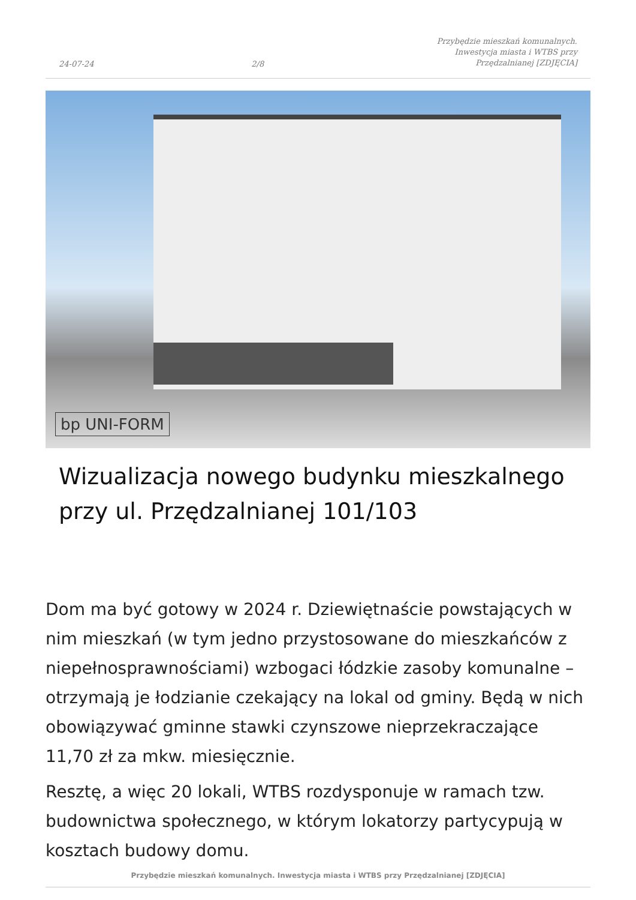24-07-24 2/8 Przybędzie mieszkań komunalnych. Inwestycja miasta i WTBS przy Przędzalnianej [ZDJĘCIA]
bp UNI-FORM
Wizualizacja nowego budynku mieszkalnego przy ul. Przędzalnianej 101/103
Dom ma być gotowy w 2024 r. Dziewiętnaście powstających w nim mieszkań (w tym jedno przystosowane do mieszkańców z niepełnosprawnościami) wzbogaci łódzkie zasoby komunalne – otrzymają je łodzianie czekający na lokal od gminy. Będą w nich obowiązywać gminne stawki czynszowe nieprzekraczające 11,70 zł za mkw. miesięcznie.
Resztę, a więc 20 lokali, WTBS rozdysponuje w ramach tzw. budownictwa społecznego, w którym lokatorzy partycypują w kosztach budowy domu.
Przybędzie mieszkań komunalnych. Inwestycja miasta i WTBS przy Przędzalnianej [ZDJĘCIA]